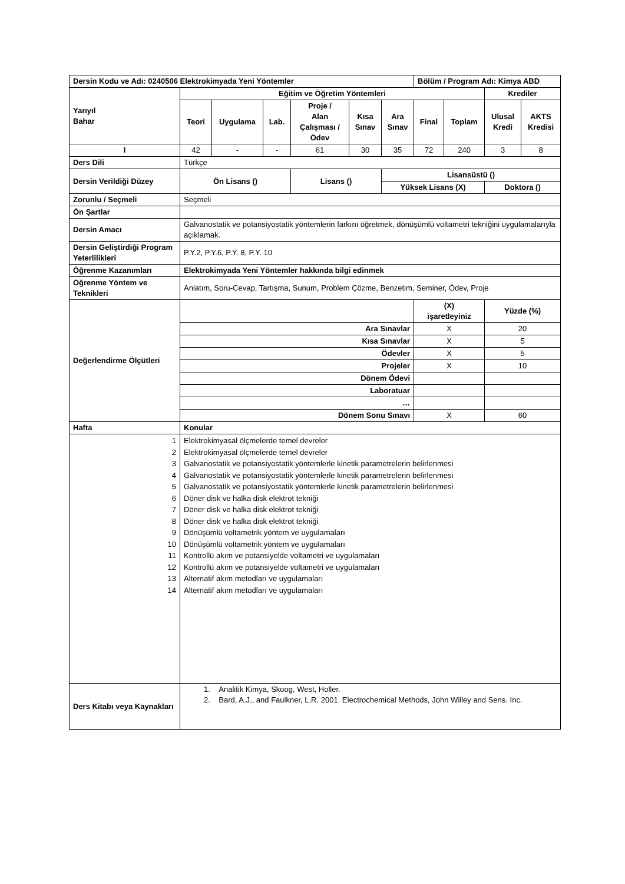| Dersin Kodu ve Adı: 0240506 Elektrokimyada Yeni Yöntemler | | | | | | | Bölüm / Program Adı: Kimya ABD | | | |
| Yarıyıl Bahar | Eğitim ve Öğretim Yöntemleri | | | | | | | | Krediler | |
| | Teori | Uygulama | Lab. | Proje / Alan Çalışması / Ödev | Kısa Sınav | Ara Sınav | Final | Toplam | Ulusal Kredi | AKTS Kredisi |
| I | 42 | - | - | 61 | 30 | 35 | 72 | 240 | 3 | 8 |
| Ders Dili | Türkçe | | | | | | | | | |
| Dersin Verildiği Düzey | Ön Lisans () | | | Lisans () | | Lisansüstü () | | | | |
| | | | | | | Yüksek Lisans (X) | | | Doktora () | |
| Zorunlu / Seçmeli | Seçmeli | | | | | | | | | |
| Ön Şartlar | | | | | | | | | | |
| Dersin Amacı | Galvanostatik ve potansiyostatik yöntemlerin farkını öğretmek, dönüşümlü voltametri tekniğini uygulamalarıyla açıklamak. | | | | | | | | | |
| Dersin Geliştirdiği Program Yeterlilikleri | P.Y.2, P.Y.6, P.Y. 8, P.Y. 10 | | | | | | | | | |
| Öğrenme Kazanımları | Elektrokimyada Yeni Yöntemler hakkında bilgi edinmek | | | | | | | | | |
| Öğrenme Yöntem ve Teknikleri | Anlatım, Soru-Cevap, Tartışma, Sunum, Problem Çözme, Benzetim, Seminer, Ödev, Proje | | | | | | | | | |
| Değerlendirme Ölçütleri | | | | | | | (X) işaretleyiniz | | Yüzde (%) | |
| | Ara Sınavlar | | | | | | X | | 20 | |
| | Kısa Sınavlar | | | | | | X | | 5 | |
| | Ödevler | | | | | | X | | 5 | |
| | Projeler | | | | | | X | | 10 | |
| | Dönem Ödevi | | | | | | | | | |
| | Laboratuar | | | | | | | | | |
| | … | | | | | | | | | |
| | Dönem Sonu Sınavı | | | | | | X | | 60 | |
| Hafta | Konular | | | | | | | | | |
| 1 2 3 4 5 6 7 8 9 10 11 12 13 14 | Elektrokimyasal ölçmelerde temel devreler Elektrokimyasal ölçmelerde temel devreler Galvanostatik ve potansiyostatik yöntemlerle kinetik parametrelerin belirlenmesi Galvanostatik ve potansiyostatik yöntemlerle kinetik parametrelerin belirlenmesi Galvanostatik ve potansiyostatik yöntemlerle kinetik parametrelerin belirlenmesi Döner disk ve halka disk elektrot tekniği Döner disk ve halka disk elektrot tekniği Döner disk ve halka disk elektrot tekniği Dönüşümlü voltametrik yöntem ve uygulamaları Dönüşümlü voltametrik yöntem ve uygulamaları Kontrollü akım ve potansiyelde voltametri ve uygulamaları Kontrollü akım ve potansiyelde voltametri ve uygulamaları Alternatif akım metodları ve uygulamaları Alternatif akım metodları ve uygulamaları | | | | | | | | | |
| Ders Kitabı veya Kaynakları | 1. Analitik Kimya, Skoog, West, Holler. 2. Bard, A.J., and Faulkner, L.R. 2001. Electrochemical Methods, John Willey and Sens. Inc. | | | | | | | | | |